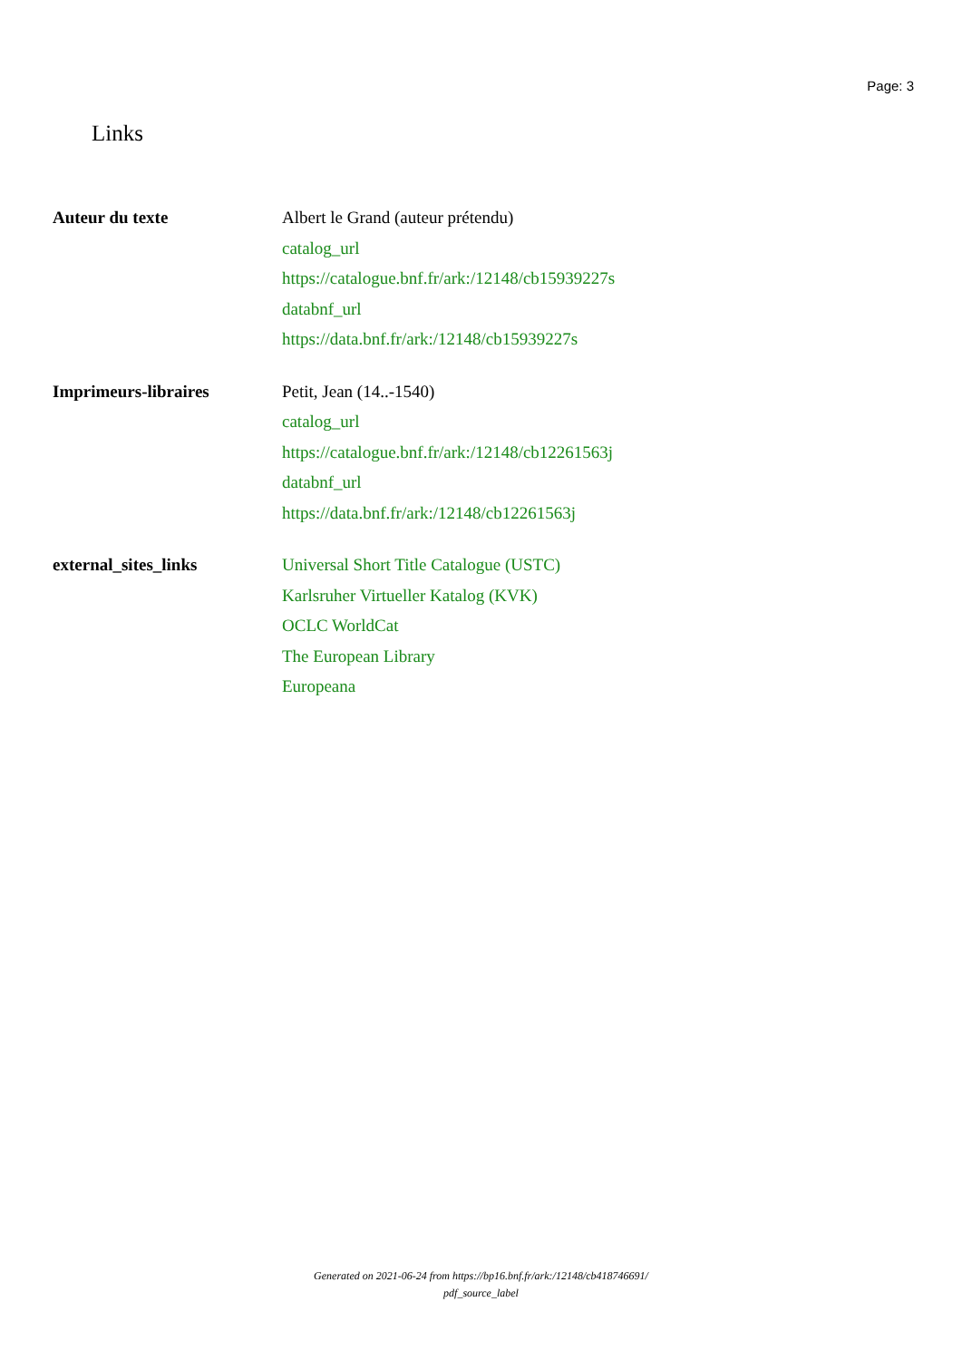Page: 3
Links
| Auteur du texte | Albert le Grand (auteur prétendu) catalog_url https://catalogue.bnf.fr/ark:/12148/cb15939227s databnf_url https://data.bnf.fr/ark:/12148/cb15939227s |
| Imprimeurs-libraires | Petit, Jean (14..-1540) catalog_url https://catalogue.bnf.fr/ark:/12148/cb12261563j databnf_url https://data.bnf.fr/ark:/12148/cb12261563j |
| external_sites_links | Universal Short Title Catalogue (USTC) Karlsruher Virtueller Katalog (KVK) OCLC WorldCat The European Library Europeana |
Generated on 2021-06-24 from https://bp16.bnf.fr/ark:/12148/cb418746691/
pdf_source_label